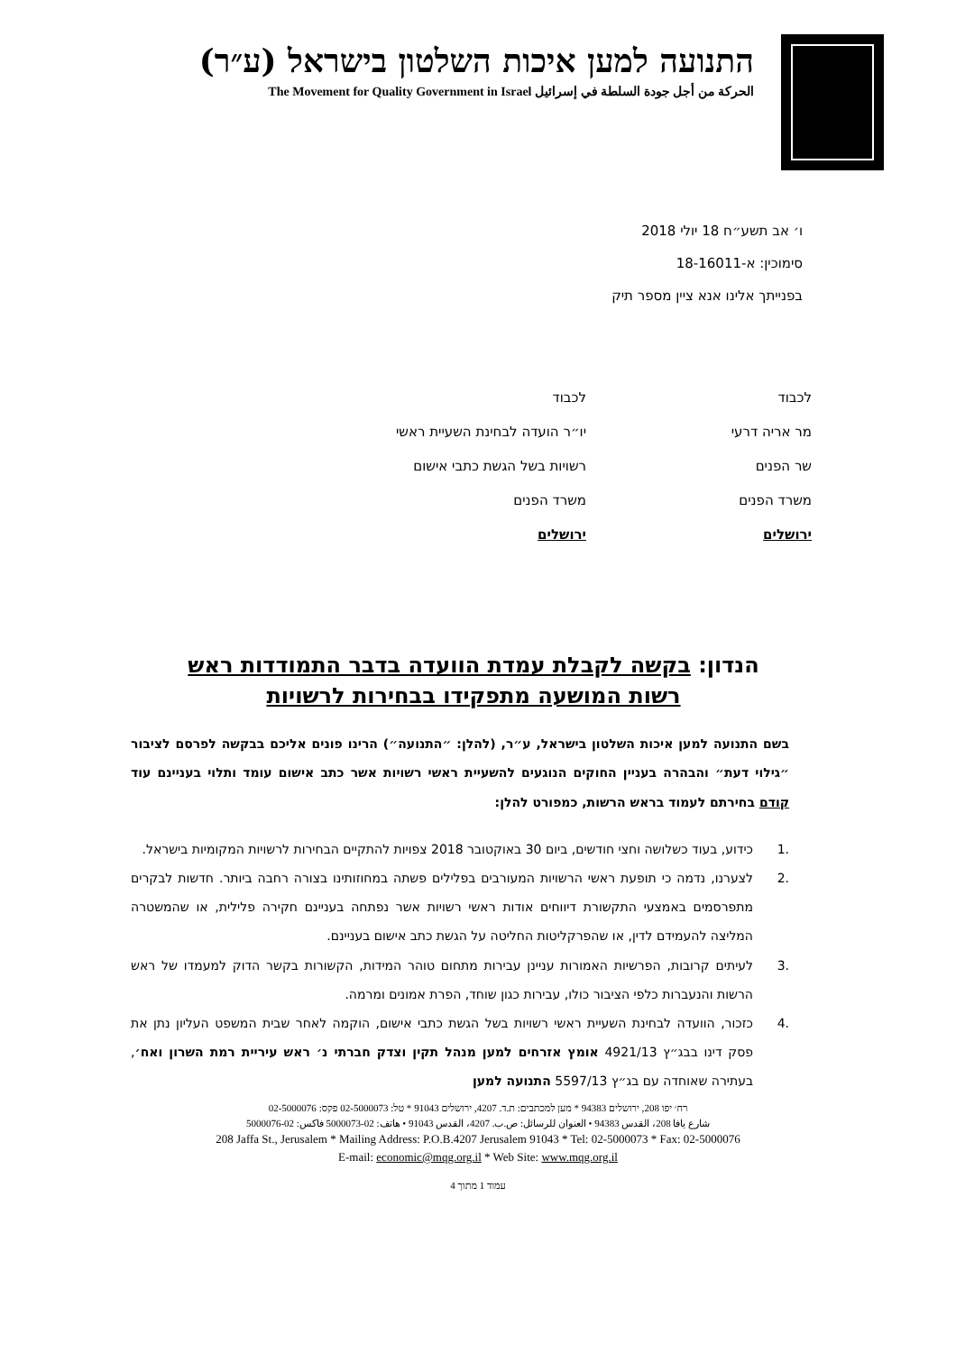התנועה למען איכות השלטון בישראל (ע״ר)
الحركة من أجل جودة السلطة في إسرائيل The Movement for Quality Government in Israel
ו׳ אב תשע״ח 18 יולי 2018
סימוכין: א-18-16011
בפנייתך אלינו אנא ציין מספר תיק
לכבוד
מר אריה דרעי
שר הפנים
משרד הפנים
ירושלים
לכבוד
יו״ר הועדה לבחינת השעיית ראשי
רשויות בשל הגשת כתבי אישום
משרד הפנים
ירושלים
הנדון: בקשה לקבלת עמדת הוועדה בדבר התמודדות ראש רשות המושעה מתפקידו בבחירות לרשויות
בשם התנועה למען איכות השלטון בישראל, ע״ר, (להלן: ״התנועה״) הרינו פונים אליכם בבקשה לפרסם לציבור ״גילוי דעת״ והבהרה בעניין החוקים הנוגעים להשעיית ראשי רשויות אשר כתב אישום עומד ותלוי בעניינם עוד קודם בחירתם לעמוד בראש הרשות, כמפורט להלן:
.1 כידוע, בעוד כשלושה וחצי חודשים, ביום 30 באוקטובר 2018 צפויות להתקיים הבחירות לרשויות המקומיות בישראל.
.2 לצערנו, נדמה כי תופעת ראשי הרשויות המעורבים בפלילים פשתה במחוזותינו בצורה רחבה ביותר. חדשות לבקרים מתפרסמים באמצעי התקשורת דיווחים אודות ראשי רשויות אשר נפתחה בעניינם חקירה פלילית, או שהמשטרה המליצה להעמידם לדין, או שהפרקליטות החליטה על הגשת כתב אישום בעניינם.
.3 לעיתים קרובות, הפרשיות האמורות עניינן עבירות מתחום טוהר המידות, הקשורות בקשר הדוק למעמדו של ראש הרשות והנעברות כלפי הציבור כולו, עבירות כגון שוחד, הפרת אמונים ומרמה.
.4 כזכור, הוועדה לבחינת השעיית ראשי רשויות בשל הגשת כתבי אישום, הוקמה לאחר שבית המשפט העליון נתן את פסק דינו בבג״ץ 4921/13 אומץ אזרחים למען מנהל תקין וצדק חברתי נ׳ ראש עיריית רמת השרון ואח׳, בעתירה שאוחדה עם בג״ץ 5597/13 התנועה למען
רח׳ יפו 208, ירושלים 94383 * מען למכתבים: ת.ד. 4207, ירושלים 91043 * טל: 02-5000073 פקס: 02-5000076
شارع يافا 208، القدس 94383 • العنوان للرسائل: ص.ب. 4207، القدس 91043 • هاتف: 02-5000073 فاكس: 02-5000076
208 Jaffa St., Jerusalem * Mailing Address: P.O.B.4207 Jerusalem 91043 * Tel: 02-5000073 * Fax: 02-5000076
E-mail: economic@mqg.org.il * Web Site: www.mqg.org.il
עמוד 1 מתוך 4